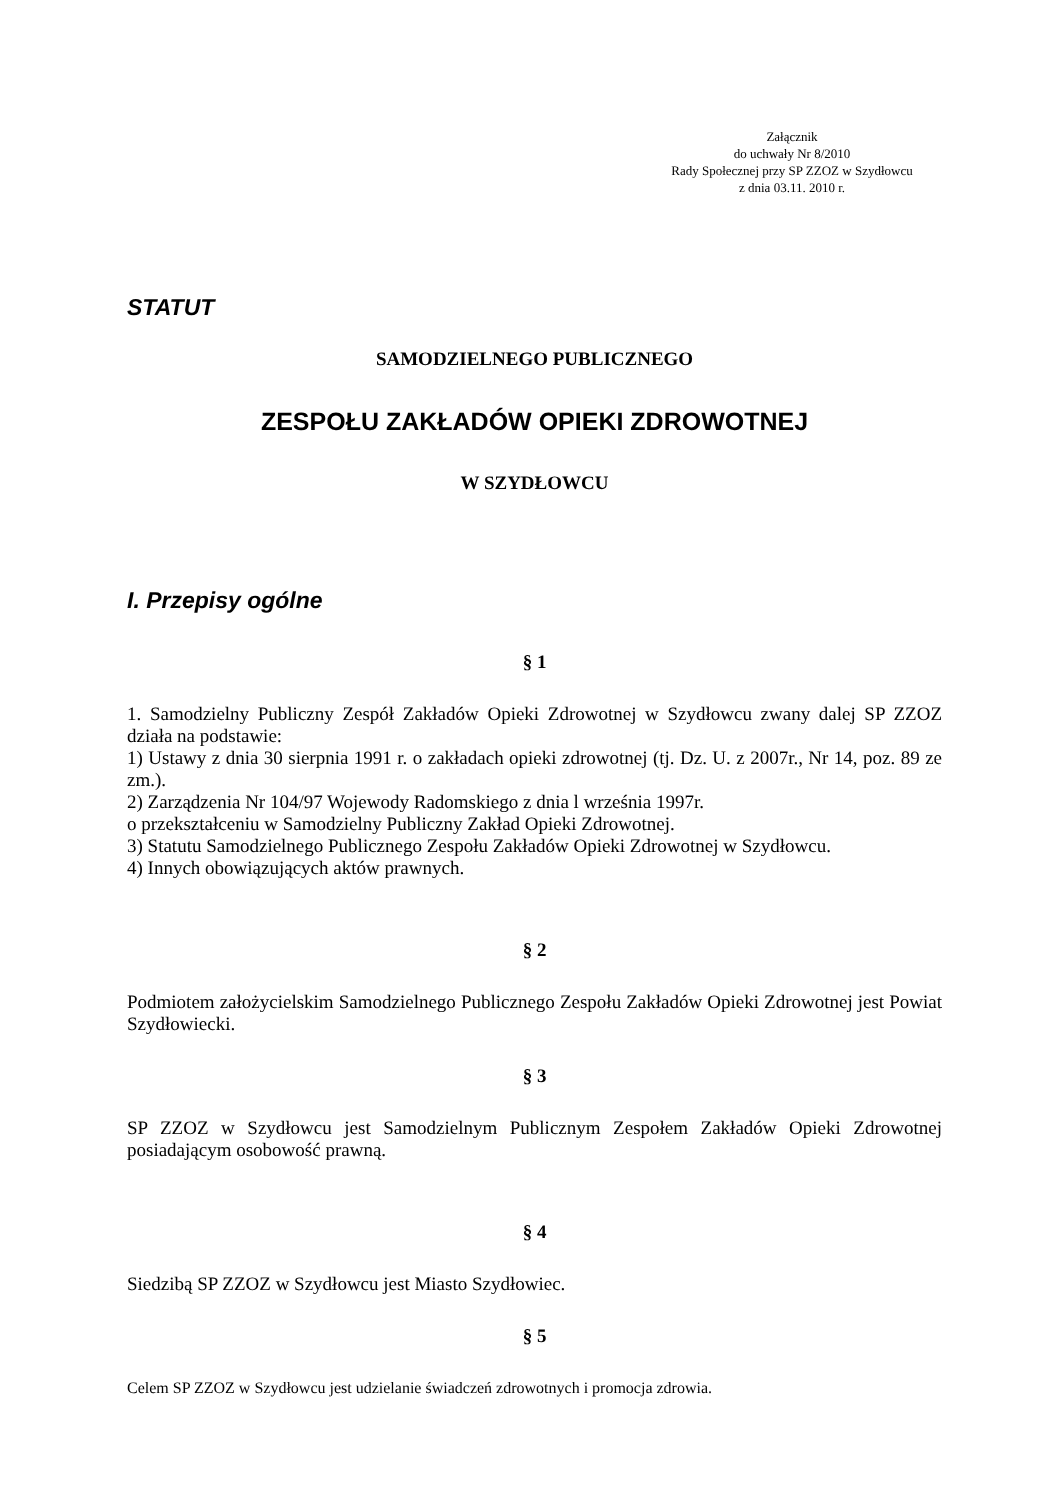Załącznik
do uchwały Nr 8/2010
Rady Społecznej przy SP ZZOZ w Szydłowcu
z dnia 03.11. 2010 r.
STATUT
SAMODZIELNEGO PUBLICZNEGO
ZESPOŁU ZAKŁADÓW OPIEKI ZDROWOTNEJ
W SZYDŁOWCU
I. Przepisy ogólne
§ 1
1. Samodzielny Publiczny Zespół Zakładów Opieki Zdrowotnej w Szydłowcu zwany dalej SP ZZOZ działa na podstawie:
1) Ustawy z dnia 30 sierpnia 1991 r. o zakładach opieki zdrowotnej (tj. Dz. U. z 2007r., Nr 14, poz. 89 ze zm.).
2) Zarządzenia Nr 104/97 Wojewody Radomskiego z dnia l września 1997r.
o przekształceniu w Samodzielny Publiczny Zakład Opieki Zdrowotnej.
3) Statutu Samodzielnego Publicznego Zespołu Zakładów Opieki Zdrowotnej w Szydłowcu.
4) Innych obowiązujących aktów prawnych.
§ 2
Podmiotem założycielskim Samodzielnego Publicznego Zespołu Zakładów Opieki Zdrowotnej jest Powiat Szydłowiecki.
§ 3
SP ZZOZ w Szydłowcu jest Samodzielnym Publicznym Zespołem Zakładów Opieki Zdrowotnej posiadającym osobowość prawną.
§ 4
Siedzibą SP ZZOZ w Szydłowcu jest Miasto Szydłowiec.
§ 5
Celem SP ZZOZ w Szydłowcu jest udzielanie świadczeń zdrowotnych i promocja zdrowia.